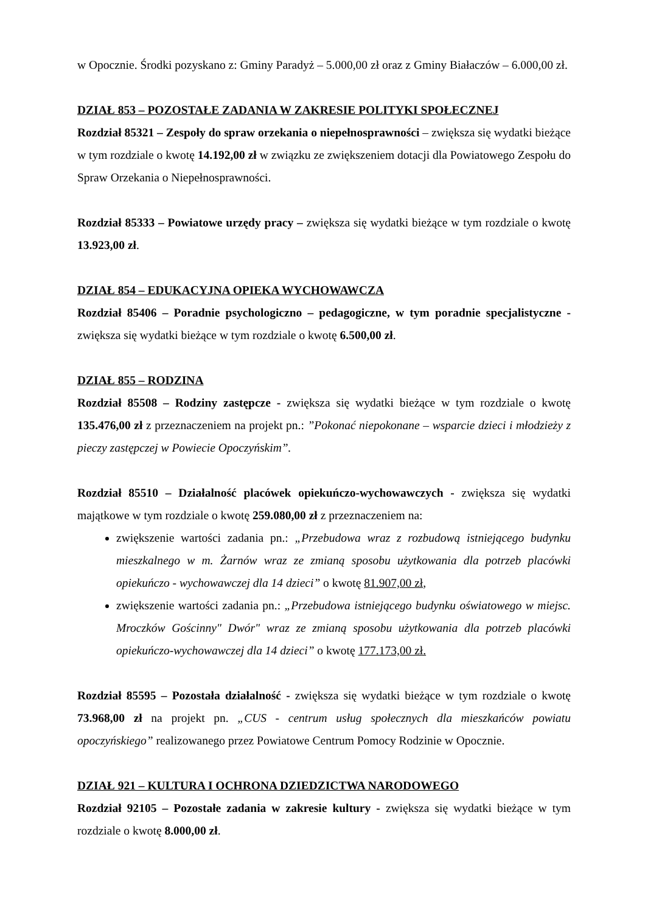w Opocznie. Środki pozyskano z: Gminy Paradyż – 5.000,00 zł oraz z Gminy Białaczów – 6.000,00 zł.
DZIAŁ 853 – POZOSTAŁE ZADANIA W ZAKRESIE POLITYKI SPOŁECZNEJ
Rozdział 85321 – Zespoły do spraw orzekania o niepełnosprawności – zwiększa się wydatki bieżące w tym rozdziale o kwotę 14.192,00 zł w związku ze zwiększeniem dotacji dla Powiatowego Zespołu do Spraw Orzekania o Niepełnosprawności.
Rozdział 85333 – Powiatowe urzędy pracy – zwiększa się wydatki bieżące w tym rozdziale o kwotę 13.923,00 zł.
DZIAŁ 854 – EDUKACYJNA OPIEKA WYCHOWAWCZA
Rozdział 85406 – Poradnie psychologiczno – pedagogiczne, w tym poradnie specjalistyczne - zwiększa się wydatki bieżące w tym rozdziale o kwotę 6.500,00 zł.
DZIAŁ 855 – RODZINA
Rozdział 85508 – Rodziny zastępcze - zwiększa się wydatki bieżące w tym rozdziale o kwotę 135.476,00 zł z przeznaczeniem na projekt pn.: ”Pokonać niepokonane – wsparcie dzieci i młodzieży z pieczy zastępczej w Powiecie Opoczyńskim”.
Rozdział 85510 – Działalność placówek opiekuńczo-wychowawczych - zwiększa się wydatki majątkowe w tym rozdziale o kwotę 259.080,00 zł z przeznaczeniem na:
zwiększenie wartości zadania pn.: „Przebudowa wraz z rozbudową istniejącego budynku mieszkalnego w m. Żarnów wraz ze zmianą sposobu użytkowania dla potrzeb placówki opiekuńczo - wychowawczej dla 14 dzieci” o kwotę 81.907,00 zł,
zwiększenie wartości zadania pn.: „Przebudowa istniejącego budynku oświatowego w miejsc. Mroczków Gościnny" Dwór" wraz ze zmianą sposobu użytkowania dla potrzeb placówki opiekuńczo-wychowawczej dla 14 dzieci” o kwotę 177.173,00 zł.
Rozdział 85595 – Pozostała działalność - zwiększa się wydatki bieżące w tym rozdziale o kwotę 73.968,00 zł na projekt pn. „CUS - centrum usług społecznych dla mieszkańców powiatu opoczyńskiego” realizowanego przez Powiatowe Centrum Pomocy Rodzinie w Opocznie.
DZIAŁ 921 – KULTURA I OCHRONA DZIEDZICTWA NARODOWEGO
Rozdział 92105 – Pozostałe zadania w zakresie kultury - zwiększa się wydatki bieżące w tym rozdziale o kwotę 8.000,00 zł.